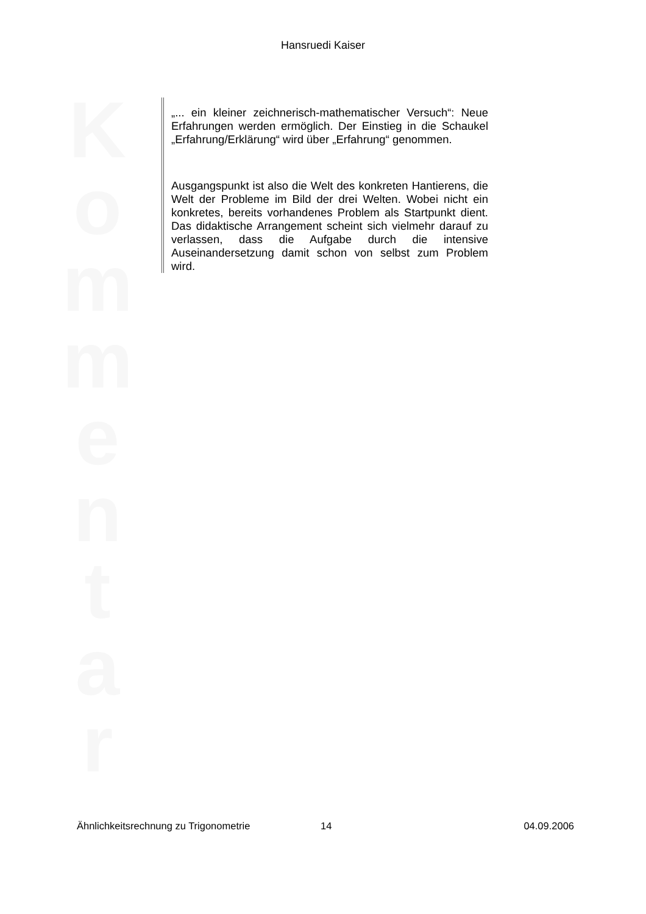Hansruedi Kaiser
K o m m e n t a r
„... ein kleiner zeichnerisch-mathematischer Versuch“: Neue Erfahrungen werden ermöglich. Der Einstieg in die Schaukel „Erfahrung/Erklärung“ wird über „Erfahrung“ genommen.
Ausgangspunkt ist also die Welt des konkreten Hantierens, die Welt der Probleme im Bild der drei Welten. Wobei nicht ein konkretes, bereits vorhandenes Problem als Startpunkt dient. Das didaktische Arrangement scheint sich vielmehr darauf zu verlassen, dass die Aufgabe durch die intensive Auseinandersetzung damit schon von selbst zum Problem wird.
Ähnlichkeitsrechnung zu Trigonometrie 14 04.09.2006